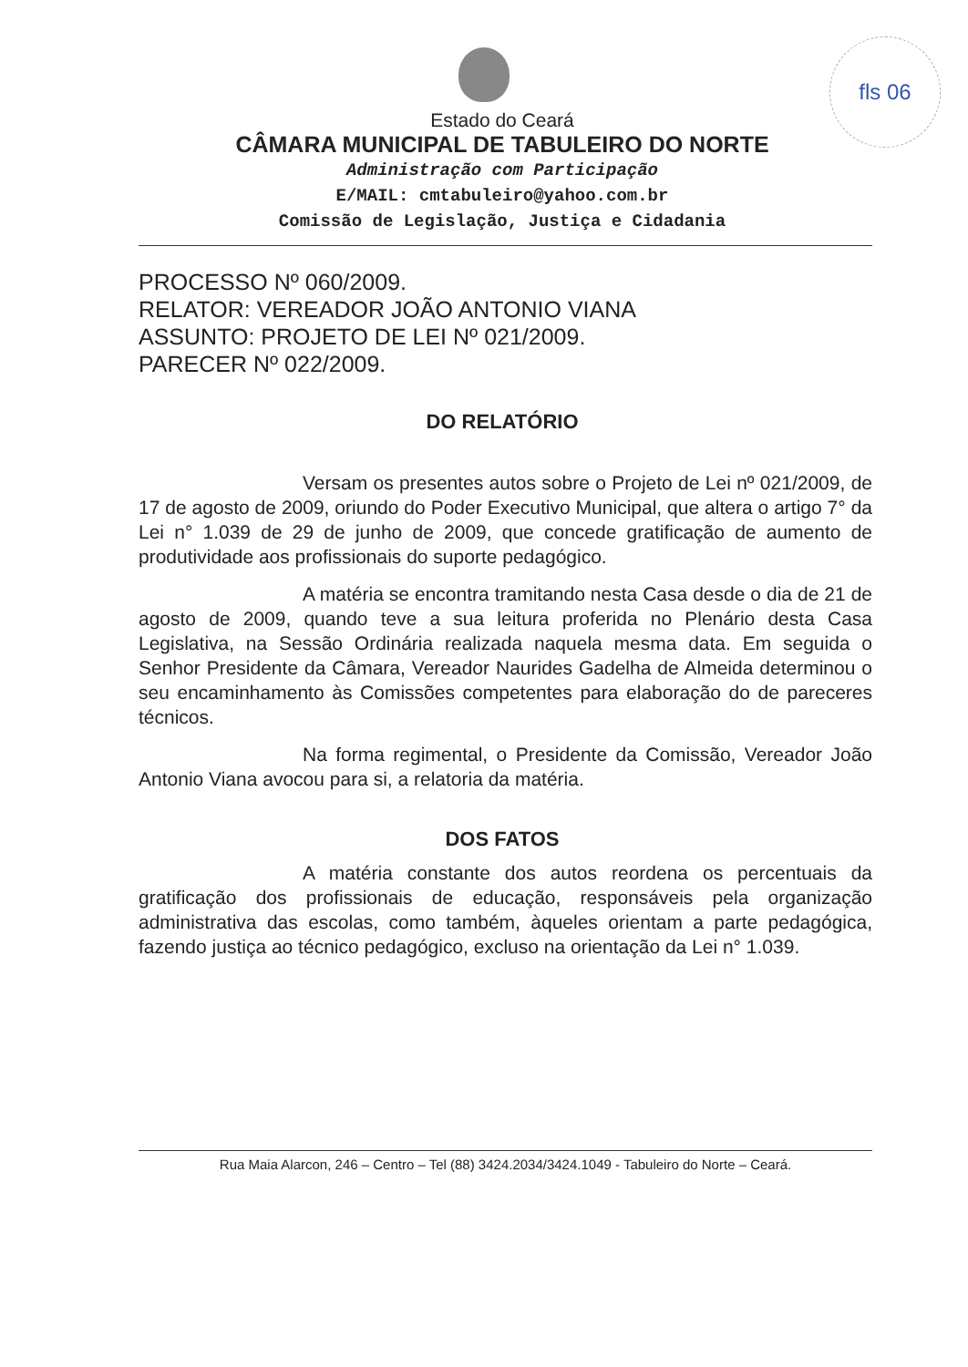fls 06
Estado do Ceará
CÂMARA MUNICIPAL DE TABULEIRO DO NORTE
Administração com Participação
E/MAIL: cmtabuleiro@yahoo.com.br
Comissão de Legislação, Justiça e Cidadania
PROCESSO Nº 060/2009.
RELATOR: VEREADOR JOÃO ANTONIO VIANA
ASSUNTO: PROJETO DE LEI Nº 021/2009.
PARECER Nº 022/2009.
DO RELATÓRIO
Versam os presentes autos sobre o Projeto de Lei nº 021/2009, de 17 de agosto de 2009, oriundo do Poder Executivo Municipal, que altera o artigo 7° da Lei n° 1.039 de 29 de junho de 2009, que concede gratificação de aumento de produtividade aos profissionais do suporte pedagógico.
A matéria se encontra tramitando nesta Casa desde o dia de 21 de agosto de 2009, quando teve a sua leitura proferida no Plenário desta Casa Legislativa, na Sessão Ordinária realizada naquela mesma data. Em seguida o Senhor Presidente da Câmara, Vereador Naurides Gadelha de Almeida determinou o seu encaminhamento às Comissões competentes para elaboração do de pareceres técnicos.
Na forma regimental, o Presidente da Comissão, Vereador João Antonio Viana avocou para si, a relatoria da matéria.
DOS FATOS
A matéria constante dos autos reordena os percentuais da gratificação dos profissionais de educação, responsáveis pela organização administrativa das escolas, como também, àqueles orientam a parte pedagógica, fazendo justiça ao técnico pedagógico, excluso na orientação da Lei n° 1.039.
Rua Maia Alarcon, 246 – Centro – Tel (88) 3424.2034/3424.1049 - Tabuleiro do Norte – Ceará.